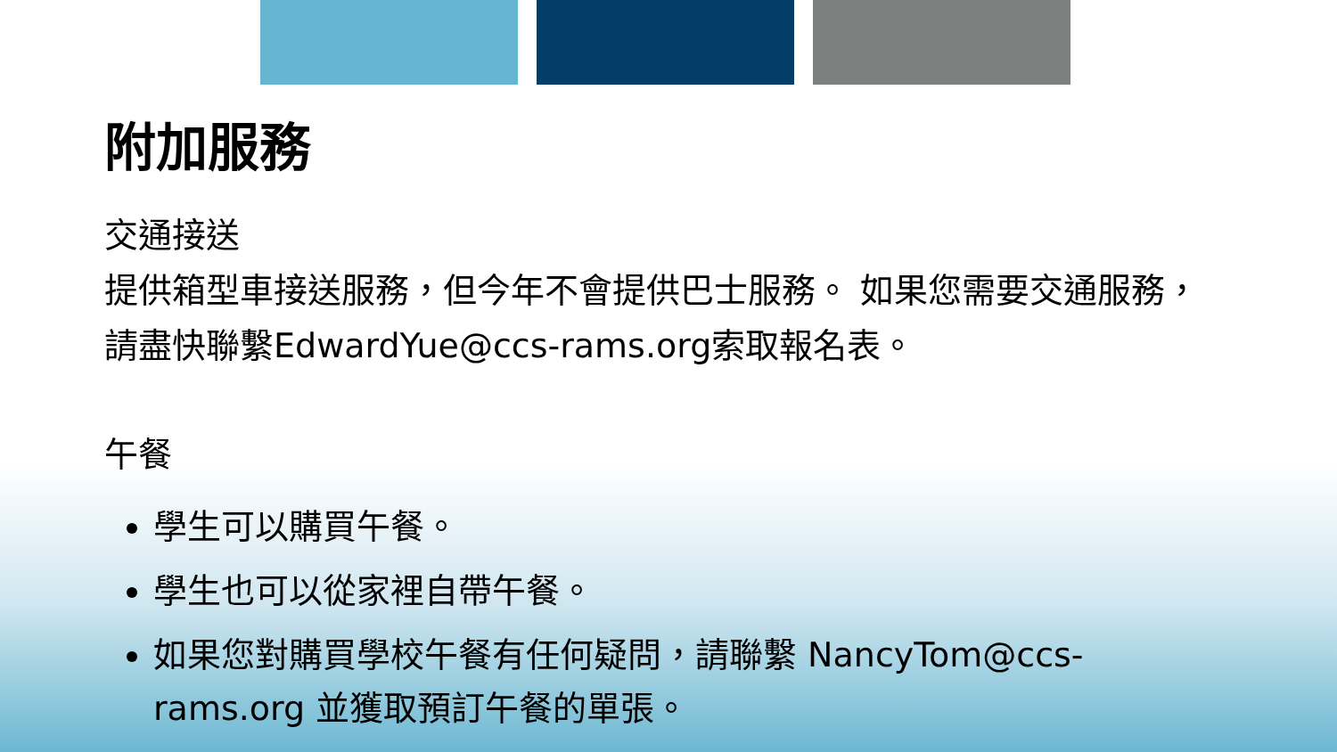附加服務
交通接送
提供箱型車接送服務，但今年不會提供巴士服務。 如果您需要交通服務，請盡快聯繫EdwardYue@ccs-rams.org索取報名表。
午餐
學生可以購買午餐。
學生也可以從家裡自帶午餐。
如果您對購買學校午餐有任何疑問，請聯繫 NancyTom@ccs-rams.org 並獲取預訂午餐的單張。